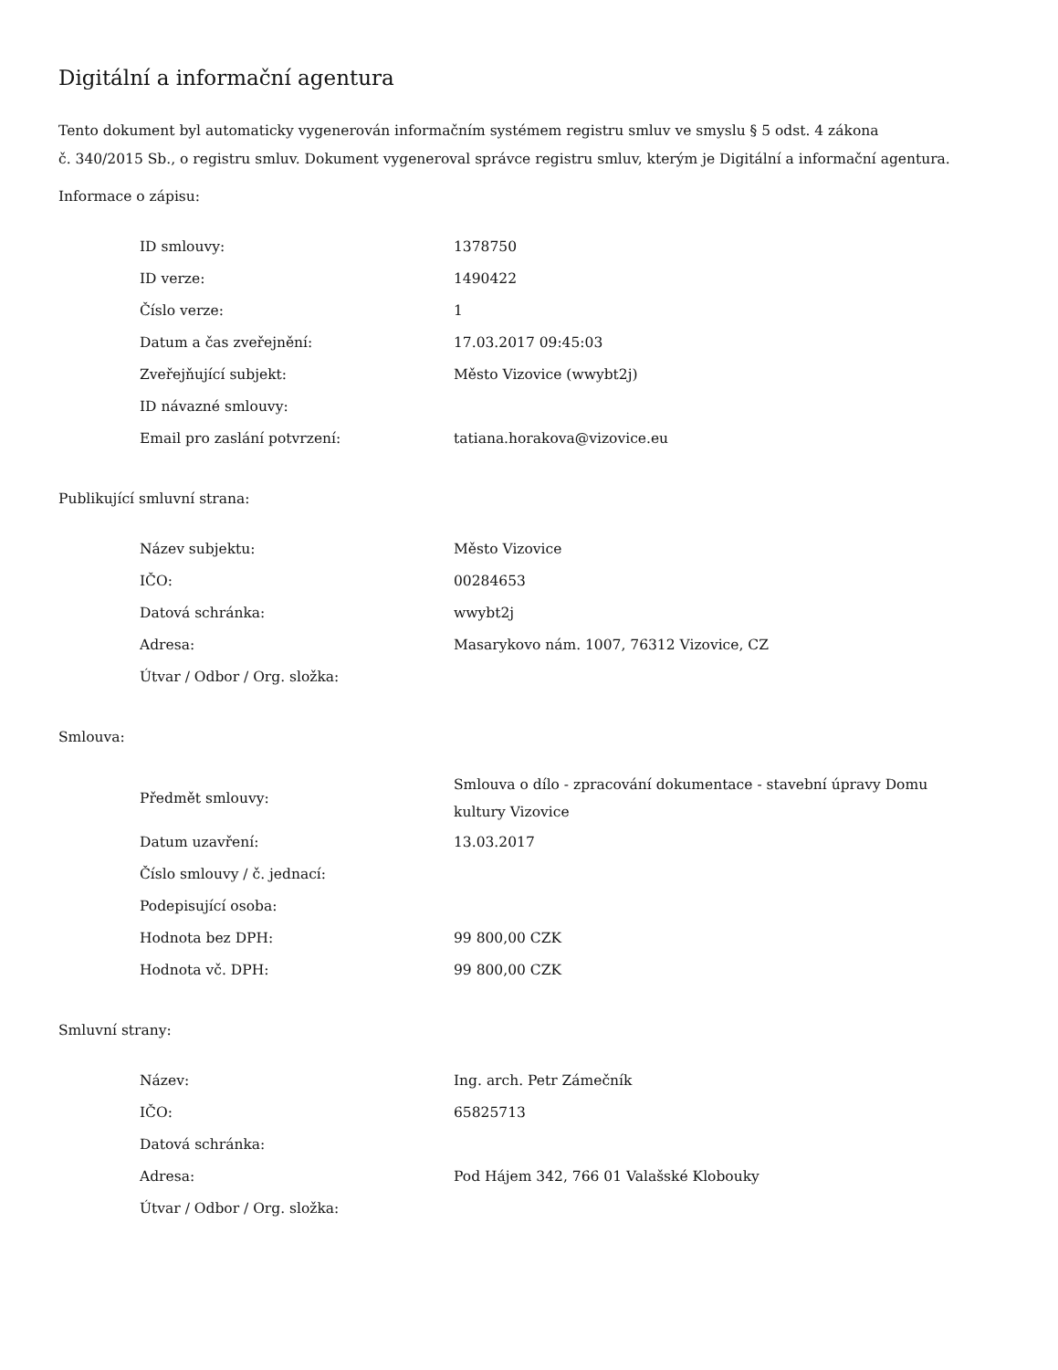Digitální a informační agentura
Tento dokument byl automaticky vygenerován informačním systémem registru smluv ve smyslu § 5 odst. 4 zákona
č. 340/2015 Sb., o registru smluv. Dokument vygeneroval správce registru smluv, kterým je Digitální a informační agentura.
Informace o zápisu:
| ID smlouvy: | 1378750 |
| ID verze: | 1490422 |
| Číslo verze: | 1 |
| Datum a čas zveřejnění: | 17.03.2017 09:45:03 |
| Zveřejňující subjekt: | Město Vizovice (wwybt2j) |
| ID návazné smlouvy: | |
| Email pro zaslání potvrzení: | tatiana.horakova@vizovice.eu |
Publikující smluvní strana:
| Název subjektu: | Město Vizovice |
| IČO: | 00284653 |
| Datová schránka: | wwybt2j |
| Adresa: | Masarykovo nám. 1007, 76312 Vizovice, CZ |
| Útvar / Odbor / Org. složka: | |
Smlouva:
| Předmět smlouvy: | Smlouva o dílo - zpracování dokumentace - stavební úpravy Domu kultury Vizovice |
| Datum uzavření: | 13.03.2017 |
| Číslo smlouvy / č. jednací: | |
| Podepisující osoba: | |
| Hodnota bez DPH: | 99 800,00 CZK |
| Hodnota vč. DPH: | 99 800,00 CZK |
Smluvní strany:
| Název: | Ing. arch. Petr Zámečník |
| IČO: | 65825713 |
| Datová schránka: | |
| Adresa: | Pod Hájem 342, 766 01 Valašské Klobouky |
| Útvar / Odbor / Org. složka: | |